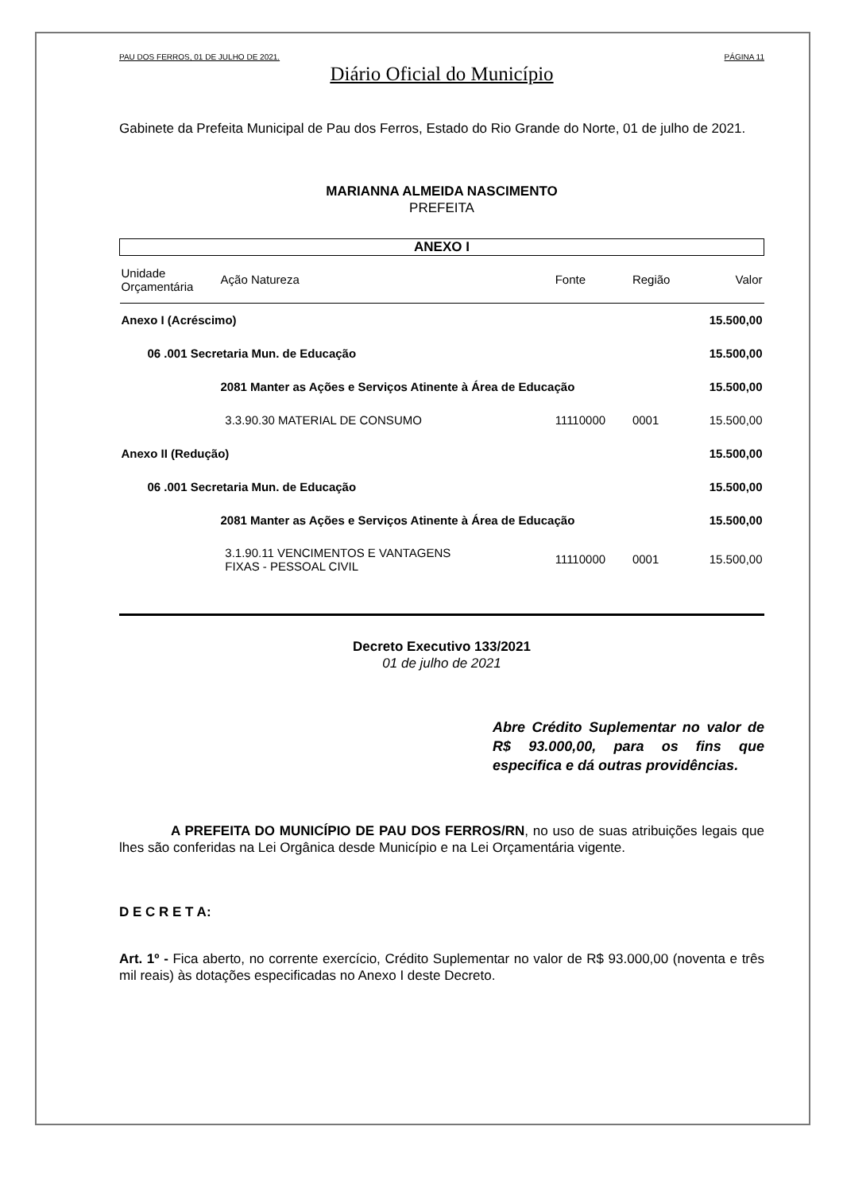PAU DOS FERROS, 01 DE JULHO DE 2021. PÁGINA 11
Diário Oficial do Município
Gabinete da Prefeita Municipal de Pau dos Ferros, Estado do Rio Grande do Norte, 01 de julho de 2021.
MARIANNA ALMEIDA NASCIMENTO
PREFEITA
| ANEXO I | | | | | |
| --- | --- | --- | --- | --- | --- |
| Unidade Orçamentária | Ação Natureza | | Fonte | Região | Valor |
| Anexo I (Acréscimo) | | | | | 15.500,00 |
| 06 .001 Secretaria Mun. de Educação | | | | | 15.500,00 |
| | 2081 Manter as Ações e Serviços Atinente à Área de Educação | | | | 15.500,00 |
| | | 3.3.90.30 MATERIAL DE CONSUMO | 11110000 | 0001 | 15.500,00 |
| Anexo II (Redução) | | | | | 15.500,00 |
| 06 .001 Secretaria Mun. de Educação | | | | | 15.500,00 |
| | 2081 Manter as Ações e Serviços Atinente à Área de Educação | | | | 15.500,00 |
| | | 3.1.90.11 VENCIMENTOS E VANTAGENS FIXAS - PESSOAL CIVIL | 11110000 | 0001 | 15.500,00 |
Decreto Executivo 133/2021
01 de julho de 2021
Abre Crédito Suplementar no valor de R$ 93.000,00, para os fins que especifica e dá outras providências.
A PREFEITA DO MUNICÍPIO DE PAU DOS FERROS/RN, no uso de suas atribuições legais que lhes são conferidas na Lei Orgânica desde Município e na Lei Orçamentária vigente.
D E C R E T A:
Art. 1º - Fica aberto, no corrente exercício, Crédito Suplementar no valor de R$ 93.000,00 (noventa e três mil reais) às dotações especificadas no Anexo I deste Decreto.